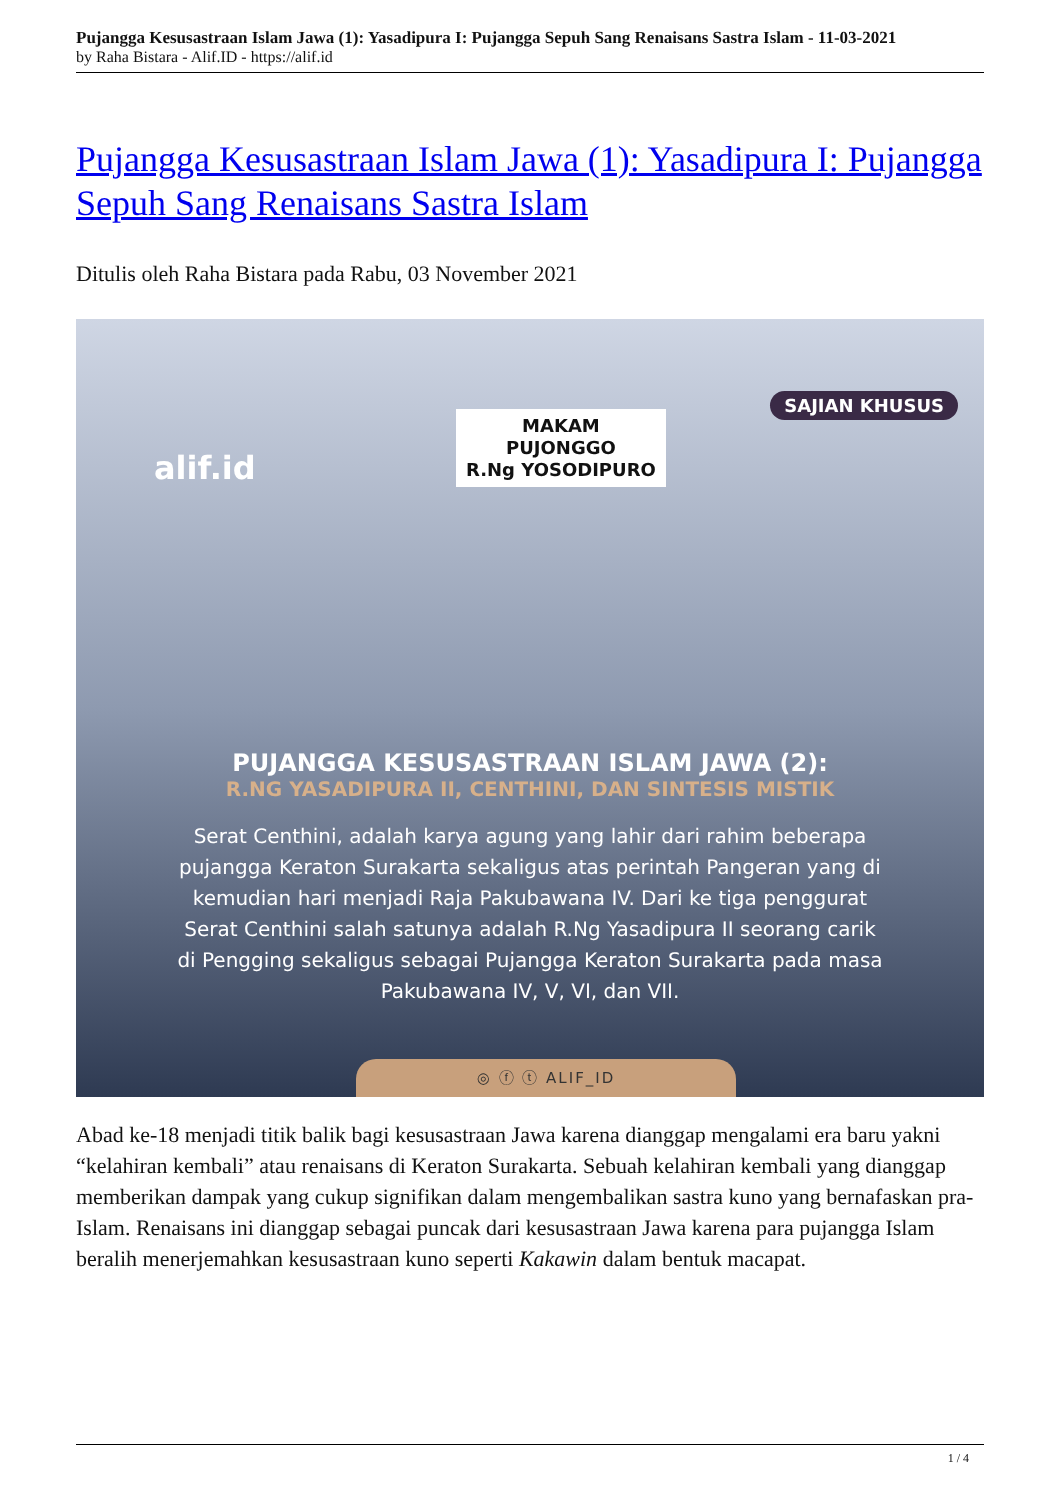Pujangga Kesusastraan Islam Jawa (1): Yasadipura I: Pujangga Sepuh Sang Renaisans Sastra Islam - 11-03-2021
by Raha Bistara - Alif.ID - https://alif.id
Pujangga Kesusastraan Islam Jawa (1): Yasadipura I: Pujangga Sepuh Sang Renaisans Sastra Islam
Ditulis oleh Raha Bistara pada Rabu, 03 November 2021
alif.id
MAKAM
PUJONGGO
R.Ng YOSODIPURO
SAJIAN KHUSUS
PUJANGGA KESUSASTRAAN ISLAM JAWA (2):
R.NG YASADIPURA II, CENTHINI, DAN SINTESIS MISTIK
Serat Centhini, adalah karya agung yang lahir dari rahim beberapa pujangga Keraton Surakarta sekaligus atas perintah Pangeran yang di kemudian hari menjadi Raja Pakubawana IV. Dari ke tiga penggurat Serat Centhini salah satunya adalah R.Ng Yasadipura II seorang carik di Pengging sekaligus sebagai Pujangga Keraton Surakarta pada masa Pakubawana IV, V, VI, dan VII.
◎ ⓕ ⓣ ALIF_ID
Abad ke-18 menjadi titik balik bagi kesusastraan Jawa karena dianggap mengalami era baru yakni “kelahiran kembali” atau renaisans di Keraton Surakarta. Sebuah kelahiran kembali yang dianggap memberikan dampak yang cukup signifikan dalam mengembalikan sastra kuno yang bernafaskan pra-Islam. Renaisans ini dianggap sebagai puncak dari kesusastraan Jawa karena para pujangga Islam beralih menerjemahkan kesusastraan kuno seperti Kakawin dalam bentuk macapat.
1 / 4